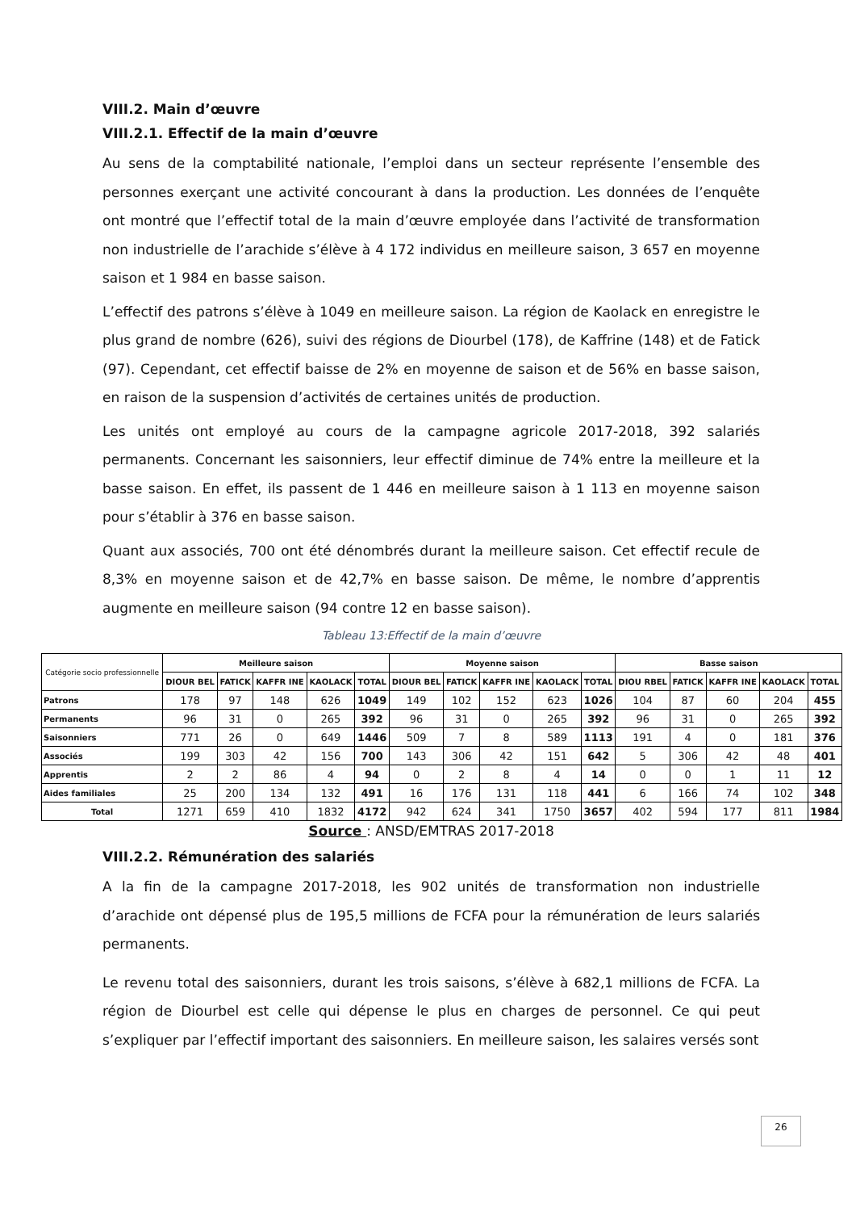VIII.2. Main d’œuvre
VIII.2.1. Effectif de la main d’œuvre
Au sens de la comptabilité nationale, l’emploi dans un secteur représente l’ensemble des personnes exerçant une activité concourant à dans la production. Les données de l’enquête ont montré que l’effectif total de la main d’œuvre employée dans l’activité de transformation non industrielle de l’arachide s’élève à 4 172 individus en meilleure saison, 3 657 en moyenne saison et 1 984 en basse saison.
L’effectif des patrons s’élève à 1049 en meilleure saison. La région de Kaolack en enregistre le plus grand de nombre (626), suivi des régions de Diourbel (178), de Kaffrine (148) et de Fatick (97). Cependant, cet effectif baisse de 2% en moyenne de saison et de 56% en basse saison, en raison de la suspension d’activités de certaines unités de production.
Les unités ont employé au cours de la campagne agricole 2017-2018, 392 salariés permanents. Concernant les saisonniers, leur effectif diminue de 74% entre la meilleure et la basse saison. En effet, ils passent de 1 446 en meilleure saison à 1 113 en moyenne saison pour s’établir à 376 en basse saison.
Quant aux associés, 700 ont été dénombrés durant la meilleure saison. Cet effectif recule de 8,3% en moyenne saison et de 42,7% en basse saison. De même, le nombre d’apprentis augmente en meilleure saison (94 contre 12 en basse saison).
Tableau 13:Effectif de la main d’œuvre
| Catégorie socio professionnelle | Meilleure saison | | | | | Moyenne saison | | | | | Basse saison | | | | |
| | DIOUR BEL | FATICK | KAFFR INE | KAOLACK | TOTAL | DIOUR BEL | FATICK | KAFFR INE | KAOLACK | TOTAL | DIOU RBEL | FATICK | KAFFR INE | KAOLACK | TOTAL |
| Patrons | 178 | 97 | 148 | 626 | 1049 | 149 | 102 | 152 | 623 | 1026 | 104 | 87 | 60 | 204 | 455 |
| Permanents | 96 | 31 | 0 | 265 | 392 | 96 | 31 | 0 | 265 | 392 | 96 | 31 | 0 | 265 | 392 |
| Saisonniers | 771 | 26 | 0 | 649 | 1446 | 509 | 7 | 8 | 589 | 1113 | 191 | 4 | 0 | 181 | 376 |
| Associés | 199 | 303 | 42 | 156 | 700 | 143 | 306 | 42 | 151 | 642 | 5 | 306 | 42 | 48 | 401 |
| Apprentis | 2 | 2 | 86 | 4 | 94 | 0 | 2 | 8 | 4 | 14 | 0 | 0 | 1 | 11 | 12 |
| Aides familiales | 25 | 200 | 134 | 132 | 491 | 16 | 176 | 131 | 118 | 441 | 6 | 166 | 74 | 102 | 348 |
| Total | 1271 | 659 | 410 | 1832 | 4172 | 942 | 624 | 341 | 1750 | 3657 | 402 | 594 | 177 | 811 | 1984 |
Source : ANSD/EMTRAS 2017-2018
VIII.2.2. Rémunération des salariés
A la fin de la campagne 2017-2018, les 902 unités de transformation non industrielle d’arachide ont dépensé plus de 195,5 millions de FCFA pour la rémunération de leurs salariés permanents.
Le revenu total des saisonniers, durant les trois saisons, s’élève à 682,1 millions de FCFA. La région de Diourbel est celle qui dépense le plus en charges de personnel. Ce qui peut s’expliquer par l’effectif important des saisonniers. En meilleure saison, les salaires versés sont
26